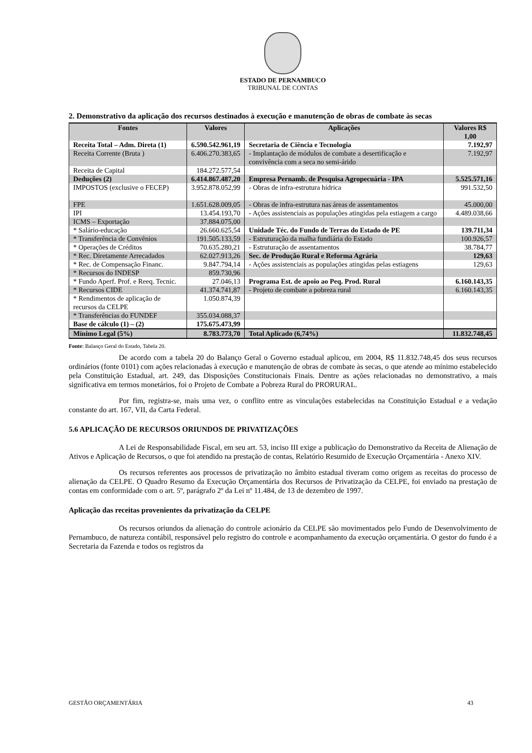ESTADO DE PERNAMBUCO
TRIBUNAL DE CONTAS
2. Demonstrativo da aplicação dos recursos destinados à execução e manutenção de obras de combate às secas
| Fontes | Valores | Aplicações | Valores R$ 1,00 |
| --- | --- | --- | --- |
| Receita Total – Adm. Direta (1) | 6.590.542.961,19 | Secretaria de Ciência e Tecnologia | 7.192,97 |
| Receita Corrente (Bruta ) | 6.406.270.383,65 | - Implantação de módulos de combate a desertificação e convivência com a seca no semi-árido | 7.192,97 |
| Receita de Capital | 184.272.577,54 | | |
| Deduções (2) | 6.414.867.487,20 | Empresa Pernamb. de Pesquisa Agropecuária - IPA | 5.525.571,16 |
| IMPOSTOS (exclusive o FECEP) | 3.952.878.052,99 | - Obras de infra-estrutura hídrica | 991.532,50 |
| FPE | 1.651.628.009,05 | - Obras de infra-estrutura nas áreas de assentamentos | 45.000,00 |
| IPI | 13.454.193,70 | - Ações assistenciais as populações atingidas pela estiagem a cargo | 4.489.038,66 |
| ICMS – Exportação | 37.884.075,00 | | |
| * Salário-educação | 26.660.625,54 | Unidade Téc. do Fundo de Terras do Estado de PE | 139.711,34 |
| * Transferência de Convênios | 191.505.133,59 | - Estruturação da malha fundiária do Estado | 100.926,57 |
| * Operações de Créditos | 70.635.280,21 | - Estruturação de assentamentos | 38.784,77 |
| * Rec. Diretamente Arrecadados | 62.027.913,26 | Sec. de Produção Rural e Reforma Agrária | 129,63 |
| * Rec. de Compensação Financ. | 9.847.794,14 | - Ações assistenciais as populações atingidas pelas estiagens | 129,63 |
| * Recursos do INDESP | 859.730,96 | | |
| * Fundo Aperf. Prof. e Reeq. Tecnic. | 27.046,13 | Programa Est. de apoio ao Peq. Prod. Rural | 6.160.143,35 |
| * Recursos CIDE | 41.374.741,87 | - Projeto de combate a pobreza rural | 6.160.143,35 |
| * Rendimentos de aplicação de recursos da CELPE | 1.050.874,39 | | |
| * Transferências do FUNDEF | 355.034.088,37 | | |
| Base de cálculo (1) – (2) | 175.675.473,99 | | |
| Mínimo Legal (5%) | 8.783.773,70 | Total Aplicado (6,74%) | 11.832.748,45 |
Fonte: Balanço Geral do Estado, Tabela 20.
De acordo com a tabela 20 do Balanço Geral o Governo estadual aplicou, em 2004, R$ 11.832.748,45 dos seus recursos ordinários (fonte 0101) com ações relacionadas à execução e manutenção de obras de combate às secas, o que atende ao mínimo estabelecido pela Constituição Estadual, art. 249, das Disposições Constitucionais Finais. Dentre as ações relacionadas no demonstrativo, a mais significativa em termos monetários, foi o Projeto de Combate a Pobreza Rural do PRORURAL.
Por fim, registra-se, mais uma vez, o conflito entre as vinculações estabelecidas na Constituição Estadual e a vedação constante do art. 167, VII, da Carta Federal.
5.6 APLICAÇÃO DE RECURSOS ORIUNDOS DE PRIVATIZAÇÕES
A Lei de Responsabilidade Fiscal, em seu art. 53, inciso III exige a publicação do Demonstrativo da Receita de Alienação de Ativos e Aplicação de Recursos, o que foi atendido na prestação de contas, Relatório Resumido de Execução Orçamentária - Anexo XIV.
Os recursos referentes aos processos de privatização no âmbito estadual tiveram como origem as receitas do processo de alienação da CELPE. O Quadro Resumo da Execução Orçamentária dos Recursos de Privatização da CELPE, foi enviado na prestação de contas em conformidade com o art. 5º, parágrafo 2º da Lei nº 11.484, de 13 de dezembro de 1997.
Aplicação das receitas provenientes da privatização da CELPE
Os recursos oriundos da alienação do controle acionário da CELPE são movimentados pelo Fundo de Desenvolvimento de Pernambuco, de natureza contábil, responsável pelo registro do controle e acompanhamento da execução orçamentária. O gestor do fundo é a Secretaria da Fazenda e todos os registros da
GESTÃO ORÇAMENTÁRIA 43